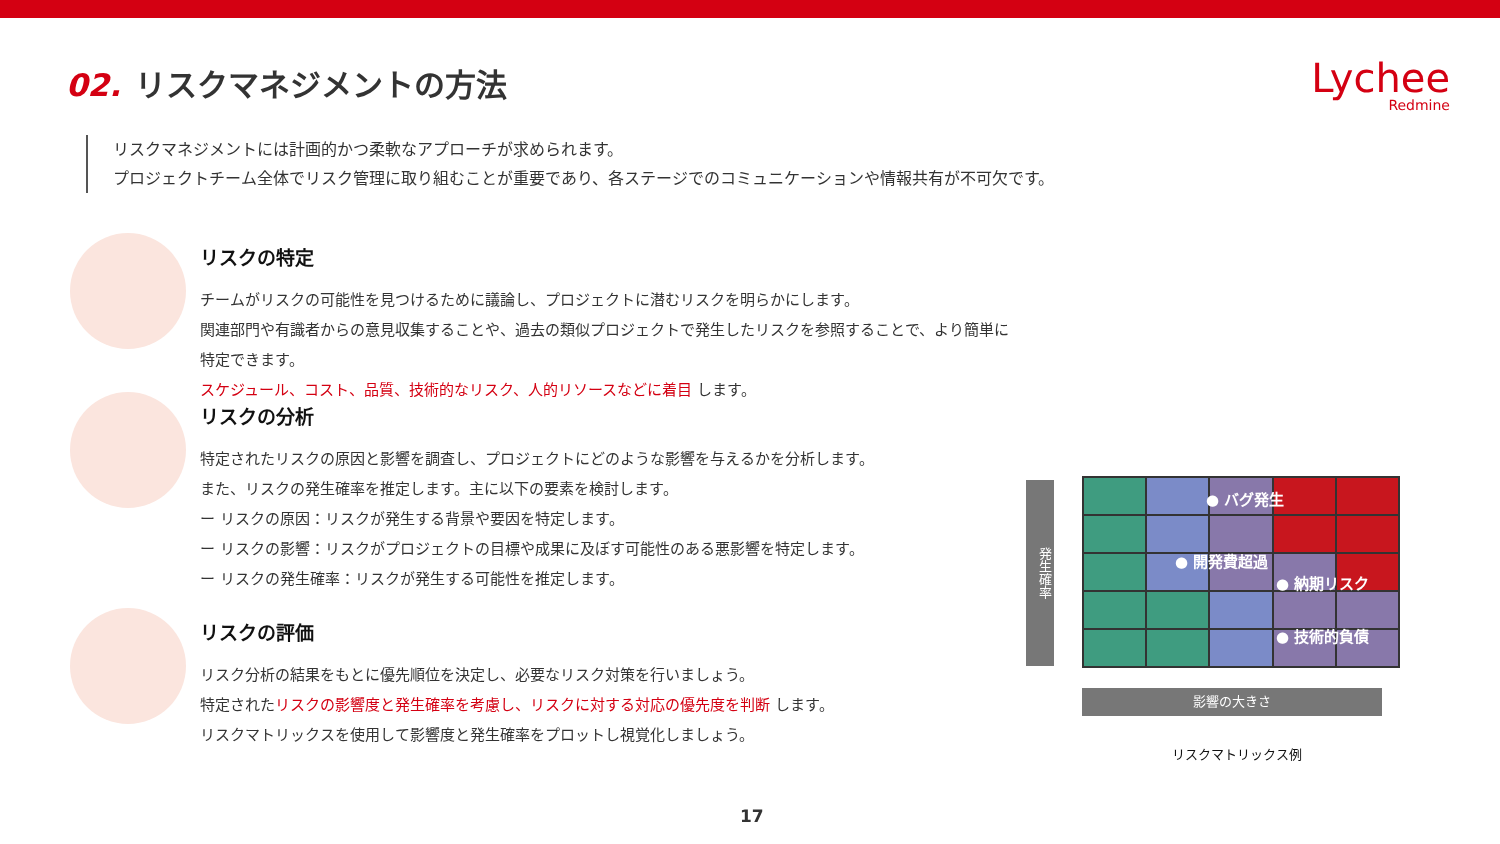02. リスクマネジメントの方法
Lychee
Redmine
リスクマネジメントには計画的かつ柔軟なアプローチが求められます。
プロジェクトチーム全体でリスク管理に取り組むことが重要であり、各ステージでのコミュニケーションや情報共有が不可欠です。
リスクの特定
チームがリスクの可能性を見つけるために議論し、プロジェクトに潜むリスクを明らかにします。
関連部門や有識者からの意見収集することや、過去の類似プロジェクトで発生したリスクを参照することで、より簡単に特定できます。
スケジュール、コスト、品質、技術的なリスク、人的リソースなどに着目 します。
リスクの分析
特定されたリスクの原因と影響を調査し、プロジェクトにどのような影響を与えるかを分析します。
また、リスクの発生確率を推定します。主に以下の要素を検討します。
ー リスクの原因：リスクが発生する背景や要因を特定します。
ー リスクの影響：リスクがプロジェクトの目標や成果に及ぼす可能性のある悪影響を特定します。
ー リスクの発生確率：リスクが発生する可能性を推定します。
リスクの評価
リスク分析の結果をもとに優先順位を決定し、必要なリスク対策を行いましょう。
特定されたリスクの影響度と発生確率を考慮し、リスクに対する対応の優先度を判断 します。
リスクマトリックスを使用して影響度と発生確率をプロットし視覚化しましょう。
発生確率
● バグ発生
● 開発費超過
● 納期リスク
● 技術的負債
影響の大きさ
リスクマトリックス例
17